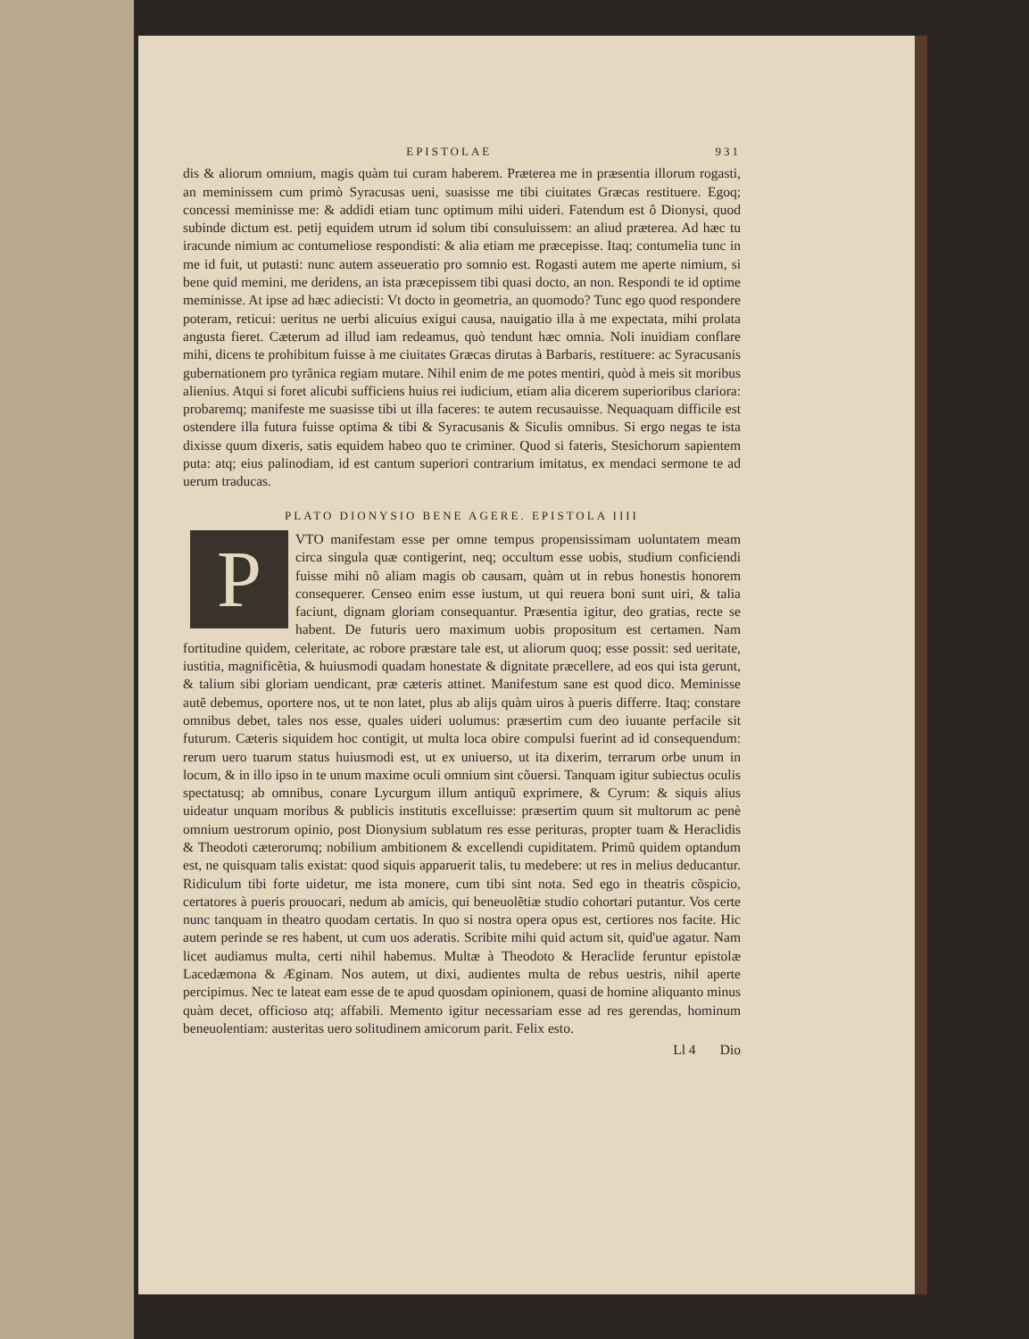EPISTOLAE 931
dis & aliorum omnium, magis quàm tui curam haberem. Præterea me in præsentia illorum rogasti, an meminissem cum primò Syracusas ueni, suasisse me tibi ciuitates Græcas restituere. Egoq; concessi meminisse me: & addidi etiam tunc optimum mihi uideri. Fatendum est ô Dionysi, quod subinde dictum est. petij equidem utrum id solum tibi consuluissem: an aliud præterea. Ad hæc tu iracunde nimium ac contumeliose respondisti: & alia etiam me præcepisse. Itaq; contumelia tunc in me id fuit, ut putasti: nunc autem asseueratio pro somnio est. Rogasti autem me aperte nimium, si bene quid memini, me deridens, an ista præcepissem tibi quasi docto, an non. Respondi te id optime meminisse. At ipse ad hæc adiecisti: Vt docto in geometria, an quomodo? Tunc ego quod respondere poteram, reticui: ueritus ne uerbi alicuius exigui causa, nauigatio illa à me expectata, mihi prolata angusta fieret. Cæterum ad illud iam redeamus, quò tendunt hæc omnia. Noli inuidiam conflare mihi, dicens te prohibitum fuisse à me ciuitates Græcas dirutas à Barbaris, restituere: ac Syracusanis gubernationem pro tyrãnica regiam mutare. Nihil enim de me potes mentiri, quòd à meis sit moribus alienius. Atqui si foret alicubi sufficiens huius rei iudicium, etiam alia dicerem superioribus clariora: probaremq; manifeste me suasisse tibi ut illa faceres: te autem recusauisse. Nequaquam difficile est ostendere illa futura fuisse optima & tibi & Syracusanis & Siculis omnibus. Si ergo negas te ista dixisse quum dixeris, satis equidem habeo quo te criminer. Quod si fateris, Stesichorum sapientem puta: atq; eius palinodiam, id est cantum superiori contrarium imitatus, ex mendaci sermone te ad uerum traducas.
PLATO DIONYSIO BENE AGERE. EPISTOLA IIII
PVTO manifestam esse per omne tempus propensissimam uoluntatem meam circa singula quæ contigerint, neq; occultum esse uobis, studium conficiendi fuisse mihi nõ aliam magis ob causam, quàm ut in rebus honestis honorem consequerer. Censeo enim esse iustum, ut qui reuera boni sunt uiri, & talia faciunt, dignam gloriam consequantur. Præsentia igitur, deo gratias, recte se habent. De futuris uero maximum uobis propositum est certamen. Nam fortitudine quidem, celeritate, ac robore præstare tale est, ut aliorum quoq; esse possit: sed ueritate, iustitia, magnificẽtia, & huiusmodi quadam honestate & dignitate præcellere, ad eos qui ista gerunt, & talium sibi gloriam uendicant, præ cæteris attinet. Manifestum sane est quod dico. Meminisse autẽ debemus, oportere nos, ut te non latet, plus ab alijs quàm uiros à pueris differre. Itaq; constare omnibus debet, tales nos esse, quales uideri uolumus: præsertim cum deo iuuante perfacile sit futurum. Cæteris siquidem hoc contigit, ut multa loca obire compulsi fuerint ad id consequendum: rerum uero tuarum status huiusmodi est, ut ex uniuerso, ut ita dixerim, terrarum orbe unum in locum, & in illo ipso in te unum maxime oculi omnium sint cõuersi. Tanquam igitur subiectus oculis spectatusq; ab omnibus, conare Lycurgum illum antiquũ exprimere, & Cyrum: & siquis alius uideatur unquam moribus & publicis institutis excelluisse: præsertim quum sit multorum ac penè omnium uestrorum opinio, post Dionysium sublatum res esse perituras, propter tuam & Heraclidis & Theodoti cæterorumq; nobilium ambitionem & excellendi cupiditatem. Primũ quidem optandum est, ne quisquam talis existat: quod siquis apparuerit talis, tu medebere: ut res in melius deducantur. Ridiculum tibi forte uidetur, me ista monere, cum tibi sint nota. Sed ego in theatris cõspicio, certatores à pueris prouocari, nedum ab amicis, qui beneuolẽtiæ studio cohortari putantur. Vos certe nunc tanquam in theatro quodam certatis. In quo si nostra opera opus est, certiores nos facite. Hic autem perinde se res habent, ut cum uos aderatis. Scribite mihi quid actum sit, quid'ue agatur. Nam licet audiamus multa, certi nihil habemus. Multæ à Theodoto & Heraclide feruntur epistolæ Lacedæmona & Æginam. Nos autem, ut dixi, audientes multa de rebus uestris, nihil aperte percipimus. Nec te lateat eam esse de te apud quosdam opinionem, quasi de homine aliquanto minus quàm decet, officioso atq; affabili. Memento igitur necessariam esse ad res gerendas, hominum beneuolentiam: austeritas uero solitudinem amicorum parit. Felix esto.
Ll 4 Dio